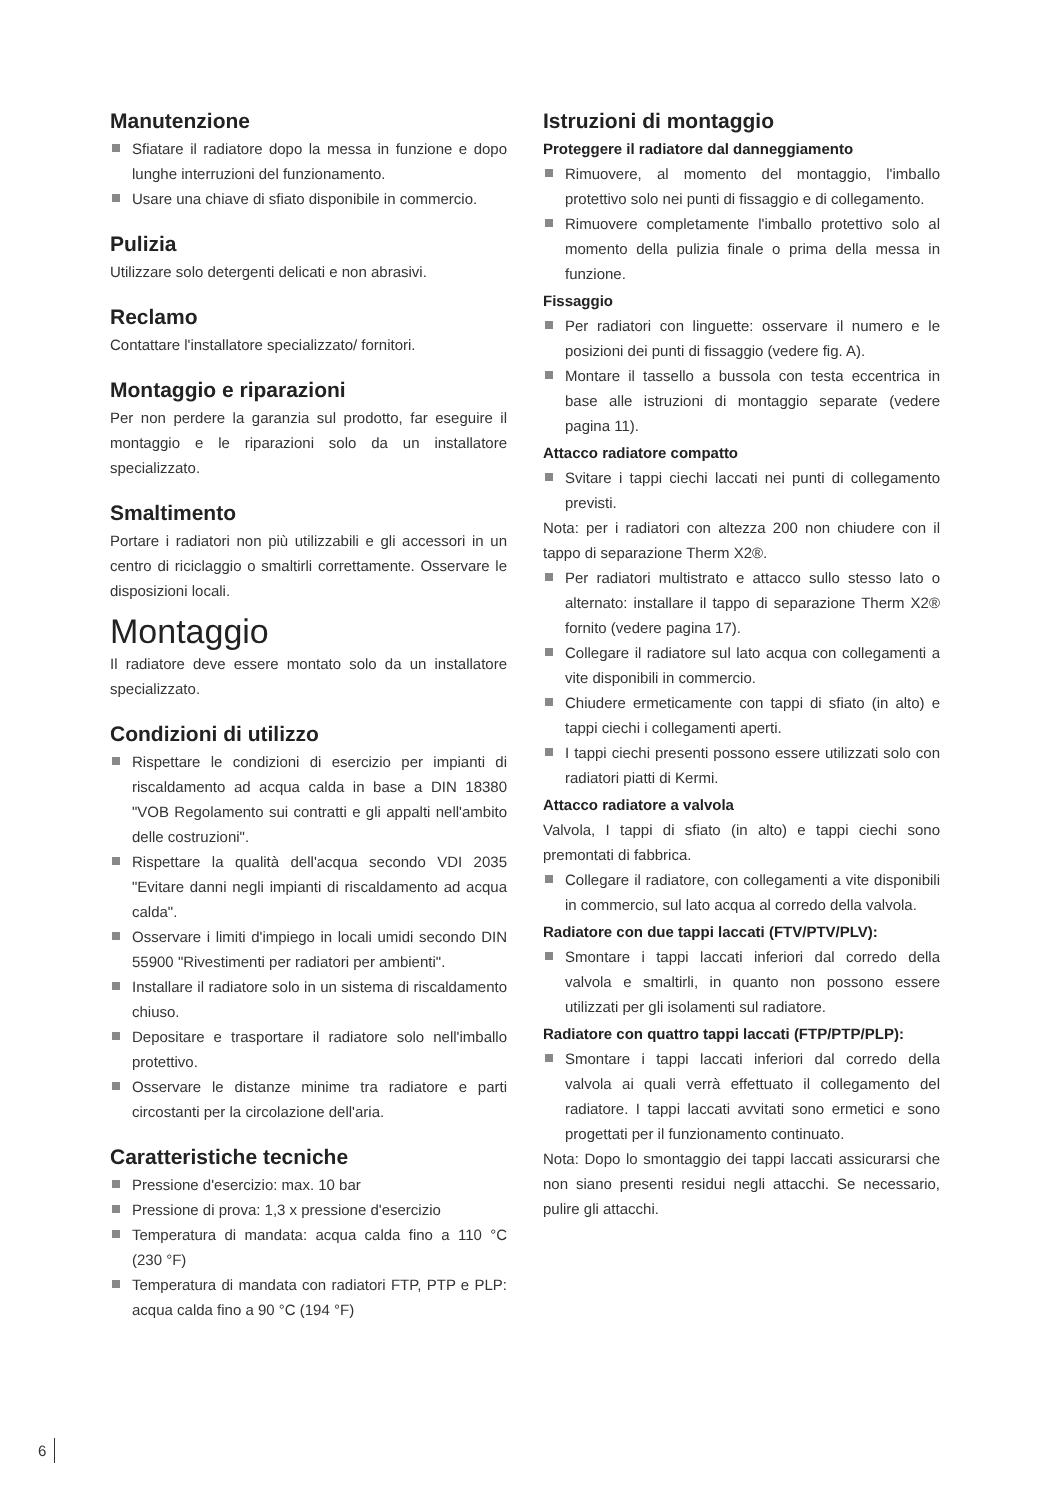Manutenzione
Sfiatare il radiatore dopo la messa in funzione e dopo lunghe interruzioni del funzionamento.
Usare una chiave di sfiato disponibile in commercio.
Pulizia
Utilizzare solo detergenti delicati e non abrasivi.
Reclamo
Contattare l'installatore specializzato/ fornitori.
Montaggio e riparazioni
Per non perdere la garanzia sul prodotto, far eseguire il montaggio e le riparazioni solo da un installatore specializzato.
Smaltimento
Portare i radiatori non più utilizzabili e gli accessori in un centro di riciclaggio o smaltirli correttamente. Osservare le disposizioni locali.
Montaggio
Il radiatore deve essere montato solo da un installatore specializzato.
Condizioni di utilizzo
Rispettare le condizioni di esercizio per impianti di riscaldamento ad acqua calda in base a DIN 18380 "VOB Regolamento sui contratti e gli appalti nell'ambito delle costruzioni".
Rispettare la qualità dell'acqua secondo VDI 2035 "Evitare danni negli impianti di riscaldamento ad acqua calda".
Osservare i limiti d'impiego in locali umidi secondo DIN 55900 "Rivestimenti per radiatori per ambienti".
Installare il radiatore solo in un sistema di riscaldamento chiuso.
Depositare e trasportare il radiatore solo nell'imballo protettivo.
Osservare le distanze minime tra radiatore e parti circostanti per la circolazione dell'aria.
Caratteristiche tecniche
Pressione d'esercizio: max. 10 bar
Pressione di prova: 1,3 x pressione d'esercizio
Temperatura di mandata: acqua calda fino a 110 °C (230 °F)
Temperatura di mandata con radiatori FTP, PTP e PLP: acqua calda fino a 90 °C (194 °F)
Istruzioni di montaggio
Proteggere il radiatore dal danneggiamento
Rimuovere, al momento del montaggio, l'imballo protettivo solo nei punti di fissaggio e di collegamento.
Rimuovere completamente l'imballo protettivo solo al momento della pulizia finale o prima della messa in funzione.
Fissaggio
Per radiatori con linguette: osservare il numero e le posizioni dei punti di fissaggio (vedere fig. A).
Montare il tassello a bussola con testa eccentrica in base alle istruzioni di montaggio separate (vedere pagina 11).
Attacco radiatore compatto
Svitare i tappi ciechi laccati nei punti di collegamento previsti.
Nota: per i radiatori con altezza 200 non chiudere con il tappo di separazione Therm X2®.
Per radiatori multistrato e attacco sullo stesso lato o alternato: installare il tappo di separazione Therm X2® fornito (vedere pagina 17).
Collegare il radiatore sul lato acqua con collegamenti a vite disponibili in commercio.
Chiudere ermeticamente con tappi di sfiato (in alto) e tappi ciechi i collegamenti aperti.
I tappi ciechi presenti possono essere utilizzati solo con radiatori piatti di Kermi.
Attacco radiatore a valvola
Valvola, I tappi di sfiato (in alto) e tappi ciechi sono premontati di fabbrica.
Collegare il radiatore, con collegamenti a vite disponibili in commercio, sul lato acqua al corredo della valvola.
Radiatore con due tappi laccati (FTV/PTV/PLV):
Smontare i tappi laccati inferiori dal corredo della valvola e smaltirli, in quanto non possono essere utilizzati per gli isolamenti sul radiatore.
Radiatore con quattro tappi laccati (FTP/PTP/PLP):
Smontare i tappi laccati inferiori dal corredo della valvola ai quali verrà effettuato il collegamento del radiatore. I tappi laccati avvitati sono ermetici e sono progettati per il funzionamento continuato.
Nota: Dopo lo smontaggio dei tappi laccati assicurarsi che non siano presenti residui negli attacchi. Se necessario, pulire gli attacchi.
6